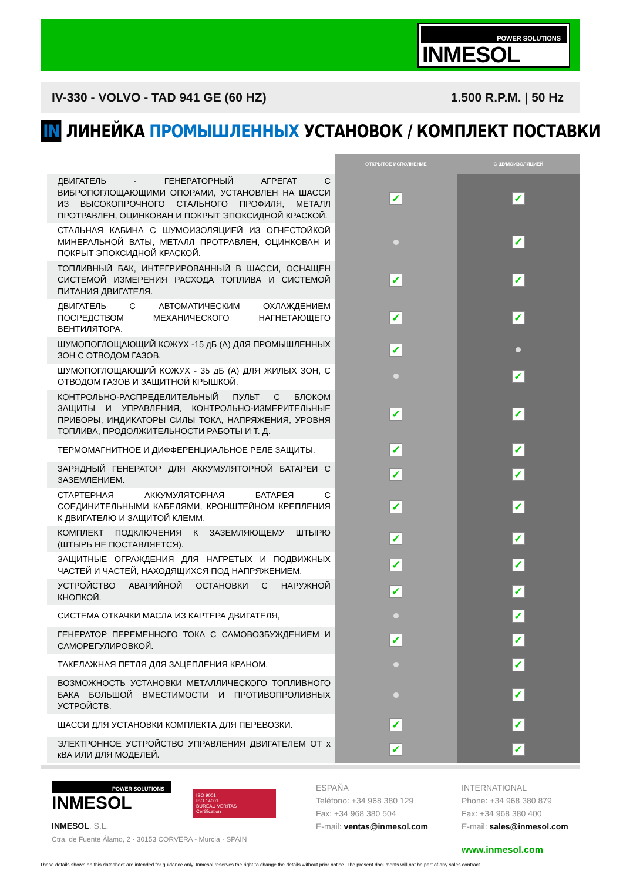POWER SOLUTIONS
INMESOL
IV-330 - VOLVO - TAD 941 GE (60 HZ) 1.500 R.P.M. | 50 Hz
IN ЛИНЕЙКА ПРОМЫШЛЕННЫХ УСТАНОВОК / КОМПЛЕКТ ПОСТАВКИ
| | ОТКРЫТОЕ ИСПОЛНЕНИЕ | С ШУМОИЗОЛЯЦИЕЙ |
| --- | --- | --- |
| ДВИГАТЕЛЬ - ГЕНЕРАТОРНЫЙ АГРЕГАТ С ВИБРОПОГЛОЩАЮЩИМИ ОПОРАМИ, УСТАНОВЛЕН НА ШАССИ ИЗ ВЫСОКОПРОЧНОГО СТАЛЬНОГО ПРОФИЛЯ, МЕТАЛЛ ПРОТРАВЛЕН, ОЦИНКОВАН И ПОКРЫТ ЭПОКСИДНОЙ КРАСКОЙ. | ✓ | ✓ |
| СТАЛЬНАЯ КАБИНА С ШУМОИЗОЛЯЦИЕЙ ИЗ ОГНЕСТОЙКОЙ МИНЕРАЛЬНОЙ ВАТЫ, МЕТАЛЛ ПРОТРАВЛЕН, ОЦИНКОВАН И ПОКРЫТ ЭПОКСИДНОЙ КРАСКОЙ. | | ✓ |
| ТОПЛИВНЫЙ БАК, ИНТЕГРИРОВАННЫЙ В ШАССИ, ОСНАЩЕН СИСТЕМОЙ ИЗМЕРЕНИЯ РАСХОДА ТОПЛИВА И СИСТЕМОЙ ПИТАНИЯ ДВИГАТЕЛЯ. | ✓ | ✓ |
| ДВИГАТЕЛЬ С АВТОМАТИЧЕСКИМ ОХЛАЖДЕНИЕМ ПОСРЕДСТВОМ МЕХАНИЧЕСКОГО НАГНЕТАЮЩЕГО ВЕНТИЛЯТОРА. | ✓ | ✓ |
| ШУМОПОГЛОЩАЮЩИЙ КОЖУХ -15 дБ (А) ДЛЯ ПРОМЫШЛЕННЫХ ЗОН С ОТВОДОМ ГАЗОВ. | ✓ | |
| ШУМОПОГЛОЩАЮЩИЙ КОЖУХ - 35 дБ (А) ДЛЯ ЖИЛЫХ ЗОН, С ОТВОДОМ ГАЗОВ И ЗАЩИТНОЙ КРЫШКОЙ. | | ✓ |
| КОНТРОЛЬНО-РАСПРЕДЕЛИТЕЛЬНЫЙ ПУЛЬТ С БЛОКОМ ЗАЩИТЫ И УПРАВЛЕНИЯ, КОНТРОЛЬНО-ИЗМЕРИТЕЛЬНЫЕ ПРИБОРЫ, ИНДИКАТОРЫ СИЛЫ ТОКА, НАПРЯЖЕНИЯ, УРОВНЯ ТОПЛИВА, ПРОДОЛЖИТЕЛЬНОСТИ РАБОТЫ И Т. Д. | ✓ | ✓ |
| ТЕРМОМАГНИТНОЕ И ДИФФЕРЕНЦИАЛЬНОЕ РЕЛЕ ЗАЩИТЫ. | ✓ | ✓ |
| ЗАРЯДНЫЙ ГЕНЕРАТОР ДЛЯ АККУМУЛЯТОРНОЙ БАТАРЕИ С ЗАЗЕМЛЕНИЕМ. | ✓ | ✓ |
| СТАРТЕРНАЯ АККУМУЛЯТОРНАЯ БАТАРЕЯ С СОЕДИНИТЕЛЬНЫМИ КАБЕЛЯМИ, КРОНШТЕЙНОМ КРЕПЛЕНИЯ К ДВИГАТЕЛЮ И ЗАЩИТОЙ КЛЕММ. | ✓ | ✓ |
| КОМПЛЕКТ ПОДКЛЮЧЕНИЯ К ЗАЗЕМЛЯЮЩЕМУ ШТЫРЮ (ШТЫРЬ НЕ ПОСТАВЛЯЕТСЯ). | ✓ | ✓ |
| ЗАЩИТНЫЕ ОГРАЖДЕНИЯ ДЛЯ НАГРЕТЫХ И ПОДВИЖНЫХ ЧАСТЕЙ И ЧАСТЕЙ, НАХОДЯЩИХСЯ ПОД НАПРЯЖЕНИЕМ. | ✓ | ✓ |
| УСТРОЙСТВО АВАРИЙНОЙ ОСТАНОВКИ С НАРУЖНОЙ КНОПКОЙ. | ✓ | ✓ |
| СИСТЕМА ОТКАЧКИ МАСЛА ИЗ КАРТЕРА ДВИГАТЕЛЯ, | | ✓ |
| ГЕНЕРАТОР ПЕРЕМЕННОГО ТОКА С САМОВОЗБУЖДЕНИЕМ И САМОРЕГУЛИРОВКОЙ. | ✓ | ✓ |
| ТАКЕЛАЖНАЯ ПЕТЛЯ ДЛЯ ЗАЦЕПЛЕНИЯ КРАНОМ. | | ✓ |
| ВОЗМОЖНОСТЬ УСТАНОВКИ МЕТАЛЛИЧЕСКОГО ТОПЛИВНОГО БАКА БОЛЬШОЙ ВМЕСТИМОСТИ И ПРОТИВОПРОЛИВНЫХ УСТРОЙСТВ. | | ✓ |
| ШАССИ ДЛЯ УСТАНОВКИ КОМПЛЕКТА ДЛЯ ПЕРЕВОЗКИ. | ✓ | ✓ |
| ЭЛЕКТРОННОЕ УСТРОЙСТВО УПРАВЛЕНИЯ ДВИГАТЕЛЕМ ОТ x кВА ИЛИ ДЛЯ МОДЕЛЕЙ. | ✓ | ✓ |
POWER SOLUTIONS
INMESOL
INMESOL, S.L.
Ctra. de Fuente Álamo, 2 · 30153 CORVERA - Murcia · SPAIN
ISO 9001
ISO 14001
BUREAU VERITAS
Certification
ESPAÑA
Teléfono: +34 968 380 129
Fax: +34 968 380 504
E-mail: ventas@inmesol.com
INTERNATIONAL
Phone: +34 968 380 879
Fax: +34 968 380 400
E-mail: sales@inmesol.com
www.inmesol.com
These details shown on this datasheet are intended for guidance only. Inmesol reserves the right to change the details without prior notice. The present documents will not be part of any sales contract.